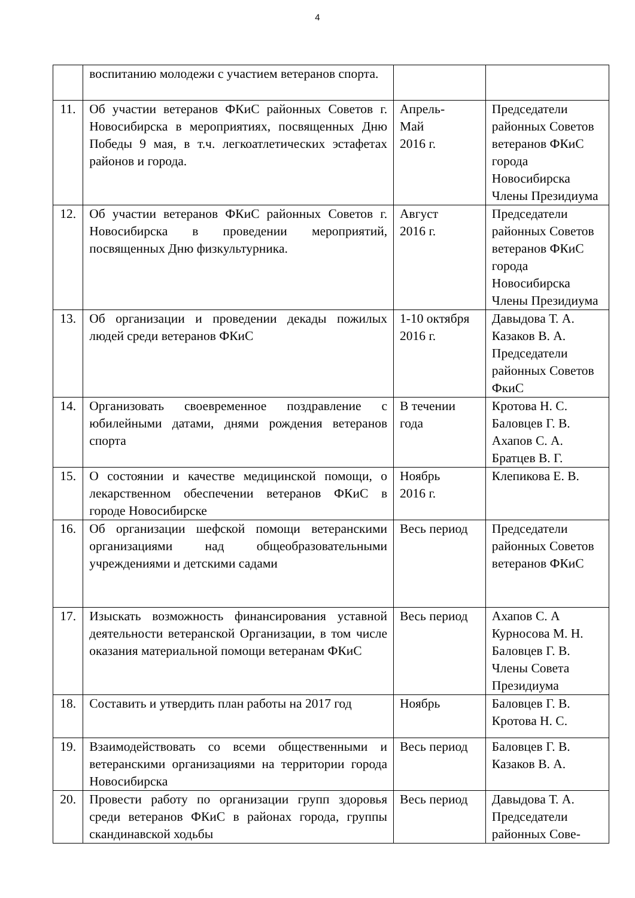4
| | воспитанию молодежи с участием ветеранов спорта. | | |
| 11. | Об участии ветеранов ФКиС районных Советов г. Новосибирска в мероприятиях, посвященных Дню Победы 9 мая, в т.ч. легкоатлетических эстафетах районов и города. | Апрель- Май 2016 г. | Председатели районных Советов ветеранов ФКиС города Новосибирска Члены Президиума |
| 12. | Об участии ветеранов ФКиС районных Советов г. Новосибирска в проведении мероприятий, посвященных Дню физкультурника. | Август 2016 г. | Председатели районных Советов ветеранов ФКиС города Новосибирска Члены Президиума |
| 13. | Об организации и проведении декады пожилых людей среди ветеранов ФКиС | 1-10 октября 2016 г. | Давыдова Т. А. Казаков В. А. Председатели районных Советов ФкиС |
| 14. | Организовать своевременное поздравление с юбилейными датами, днями рождения ветеранов спорта | В течении года | Кротова Н. С. Баловцев Г. В. Ахапов С. А. Братцев В. Г. |
| 15. | О состоянии и качестве медицинской помощи, о лекарственном обеспечении ветеранов ФКиС в городе Новосибирске | Ноябрь 2016 г. | Клепикова Е. В. |
| 16. | Об организации шефской помощи ветеранскими организациями над общеобразовательными учреждениями и детскими садами | Весь период | Председатели районных Советов ветеранов ФКиС |
| 17. | Изыскать возможность финансирования уставной деятельности ветеранской Организации, в том числе оказания материальной помощи ветеранам ФКиС | Весь период | Ахапов С. А Курносова М. Н. Баловцев Г. В. Члены Совета Президиума |
| 18. | Составить и утвердить план работы на 2017 год | Ноябрь | Баловцев Г. В. Кротова Н. С. |
| 19. | Взаимодействовать со всеми общественными и ветеранскими организациями на территории города Новосибирска | Весь период | Баловцев Г. В. Казаков В. А. |
| 20. | Провести работу по организации групп здоровья среди ветеранов ФКиС в районах города, группы скандинавской ходьбы | Весь период | Давыдова Т. А. Председатели районных Сове- |